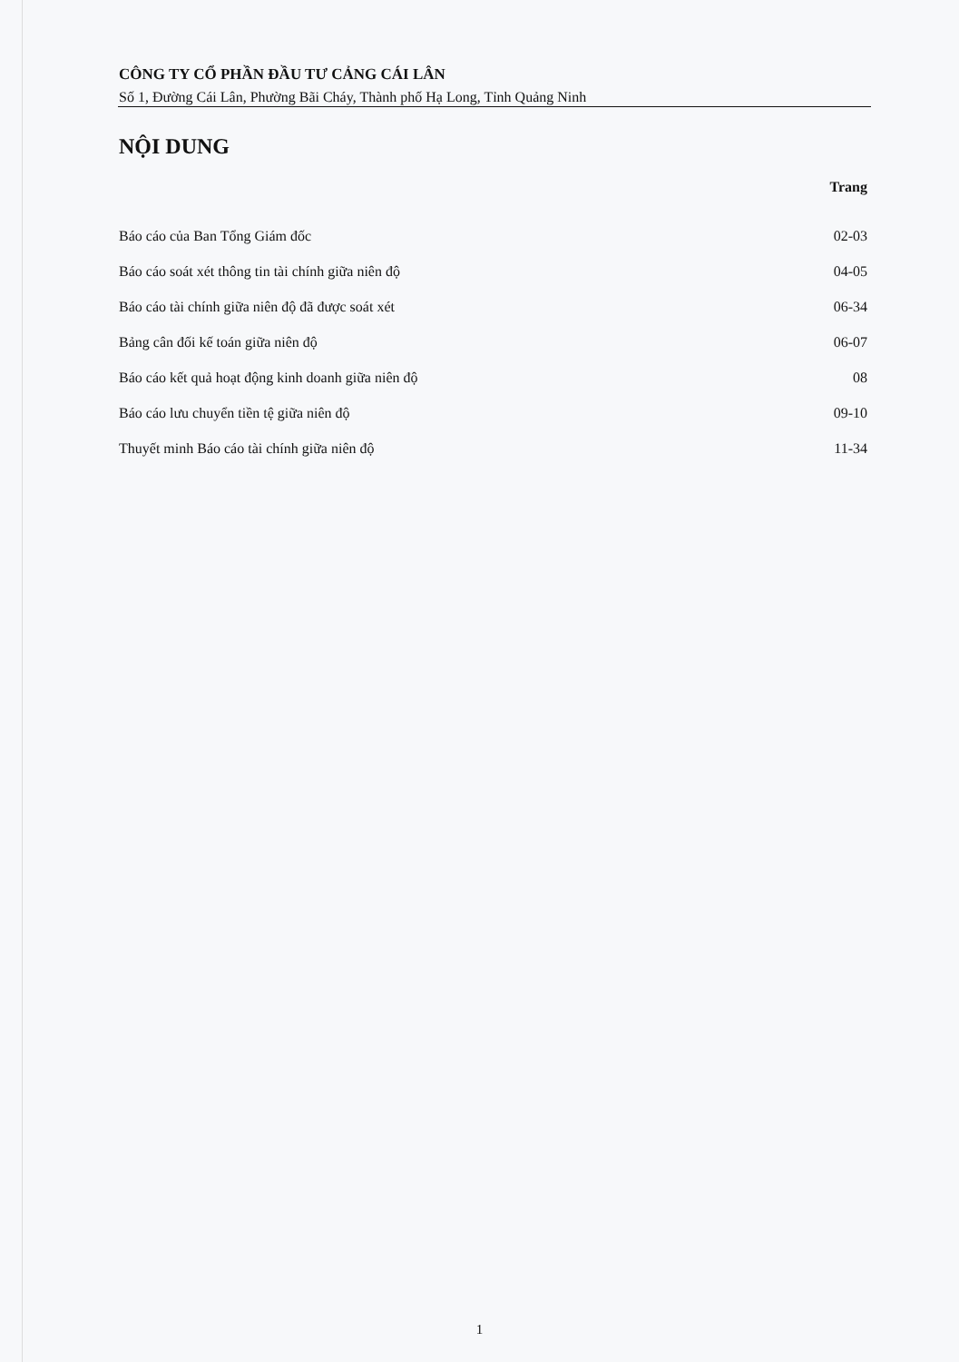CÔNG TY CỔ PHẦN ĐẦU TƯ CẢNG CÁI LÂN
Số 1, Đường Cái Lân, Phường Bãi Cháy, Thành phố Hạ Long, Tỉnh Quảng Ninh
NỘI DUNG
| | Trang |
| --- | --- |
| Báo cáo của Ban Tổng Giám đốc | 02-03 |
| Báo cáo soát xét thông tin tài chính giữa niên độ | 04-05 |
| Báo cáo tài chính giữa niên độ đã được soát xét | 06-34 |
| Bảng cân đối kế toán giữa niên độ | 06-07 |
| Báo cáo kết quả hoạt động kinh doanh giữa niên độ | 08 |
| Báo cáo lưu chuyển tiền tệ giữa niên độ | 09-10 |
| Thuyết minh Báo cáo tài chính giữa niên độ | 11-34 |
1